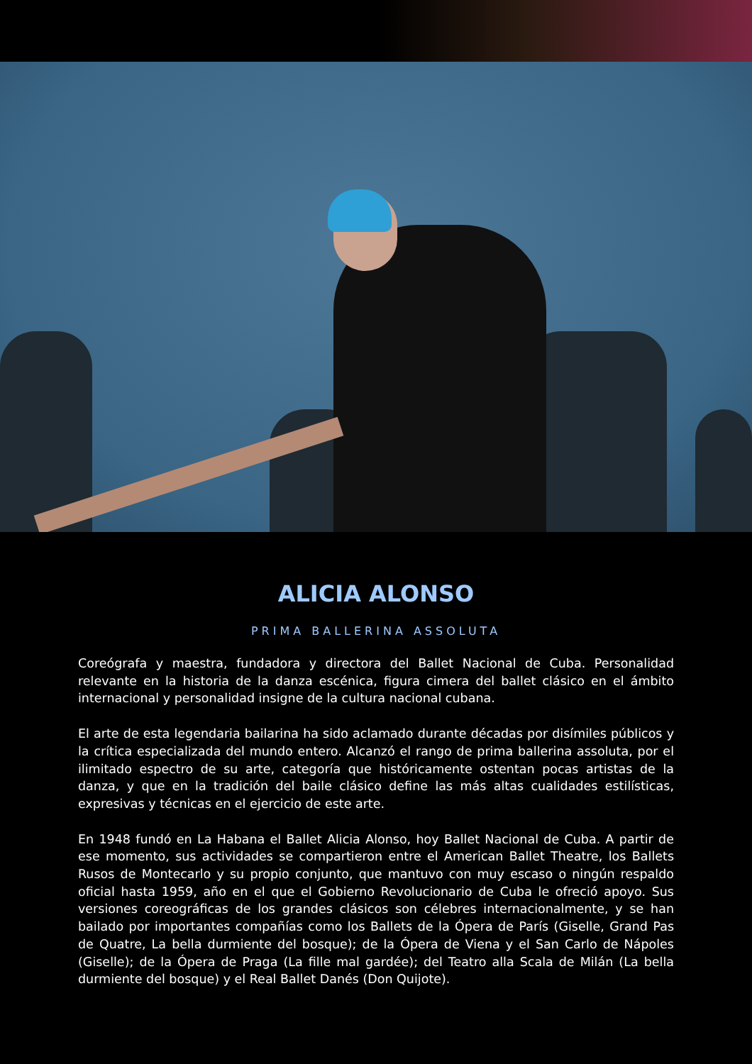ALICIA ALONSO
PRIMA BALLERINA ASSOLUTA
Coreógrafa y maestra, fundadora y directora del Ballet Nacional de Cuba. Personalidad relevante en la historia de la danza escénica, figura cimera del ballet clásico en el ámbito internacional y personalidad insigne de la cultura nacional cubana.
El arte de esta legendaria bailarina ha sido aclamado durante décadas por disímiles públicos y la crítica especializada del mundo entero. Alcanzó el rango de prima ballerina assoluta, por el ilimitado espectro de su arte, categoría que históricamente ostentan pocas artistas de la danza, y que en la tradición del baile clásico define las más altas cualidades estilísticas, expresivas y técnicas en el ejercicio de este arte.
En 1948 fundó en La Habana el Ballet Alicia Alonso, hoy Ballet Nacional de Cuba. A partir de ese momento, sus actividades se compartieron entre el American Ballet Theatre, los Ballets Rusos de Montecarlo y su propio conjunto, que mantuvo con muy escaso o ningún respaldo oficial hasta 1959, año en el que el Gobierno Revolucionario de Cuba le ofreció apoyo. Sus versiones coreográficas de los grandes clásicos son célebres internacionalmente, y se han bailado por importantes compañías como los Ballets de la Ópera de París (Giselle, Grand Pas de Quatre, La bella durmiente del bosque); de la Ópera de Viena y el San Carlo de Nápoles (Giselle); de la Ópera de Praga (La fille mal gardée); del Teatro alla Scala de Milán (La bella durmiente del bosque) y el Real Ballet Danés (Don Quijote).